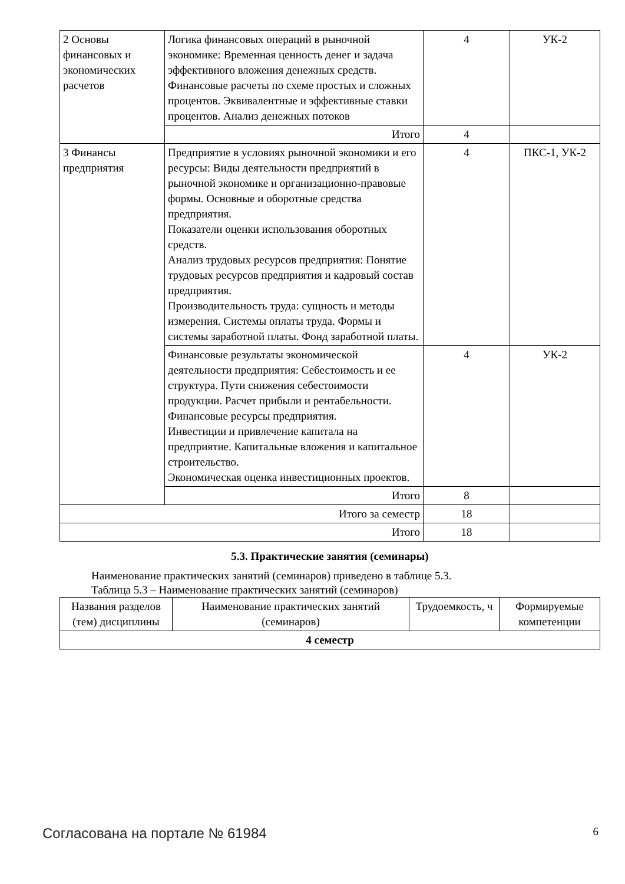| 2 Основы финансовых и экономических расчетов | Логика финансовых операций в рыночной экономике: Временная ценность денег и задача эффективного вложения денежных средств. Финансовые расчеты по схеме простых и сложных процентов. Эквивалентные и эффективные ставки процентов. Анализ денежных потоков | 4 | УК-2 |
| | Итого | 4 | |
| 3 Финансы предприятия | Предприятие в условиях рыночной экономики и его ресурсы: Виды деятельности предприятий в рыночной экономике и организационно-правовые формы. Основные и оборотные средства предприятия. Показатели оценки использования оборотных средств. Анализ трудовых ресурсов предприятия: Понятие трудовых ресурсов предприятия и кадровый состав предприятия. Производительность труда: сущность и методы измерения. Системы оплаты труда. Формы и системы заработной платы. Фонд заработной платы. | 4 | ПКС-1, УК-2 |
| | Финансовые результаты экономической деятельности предприятия: Себестоимость и ее структура. Пути снижения себестоимости продукции. Расчет прибыли и рентабельности. Финансовые ресурсы предприятия. Инвестиции и привлечение капитала на предприятие. Капитальные вложения и капитальное строительство. Экономическая оценка инвестиционных проектов. | 4 | УК-2 |
| | Итого | 8 | |
| Итого за семестр | | 18 | |
| Итого | | 18 | |
5.3. Практические занятия (семинары)
Наименование практических занятий (семинаров) приведено в таблице 5.3.
Таблица 5.3 – Наименование практических занятий (семинаров)
| Названия разделов (тем) дисциплины | Наименование практических занятий (семинаров) | Трудоемкость, ч | Формируемые компетенции |
| --- | --- | --- | --- |
| 4 семестр | | | |
Согласована на портале № 61984 6